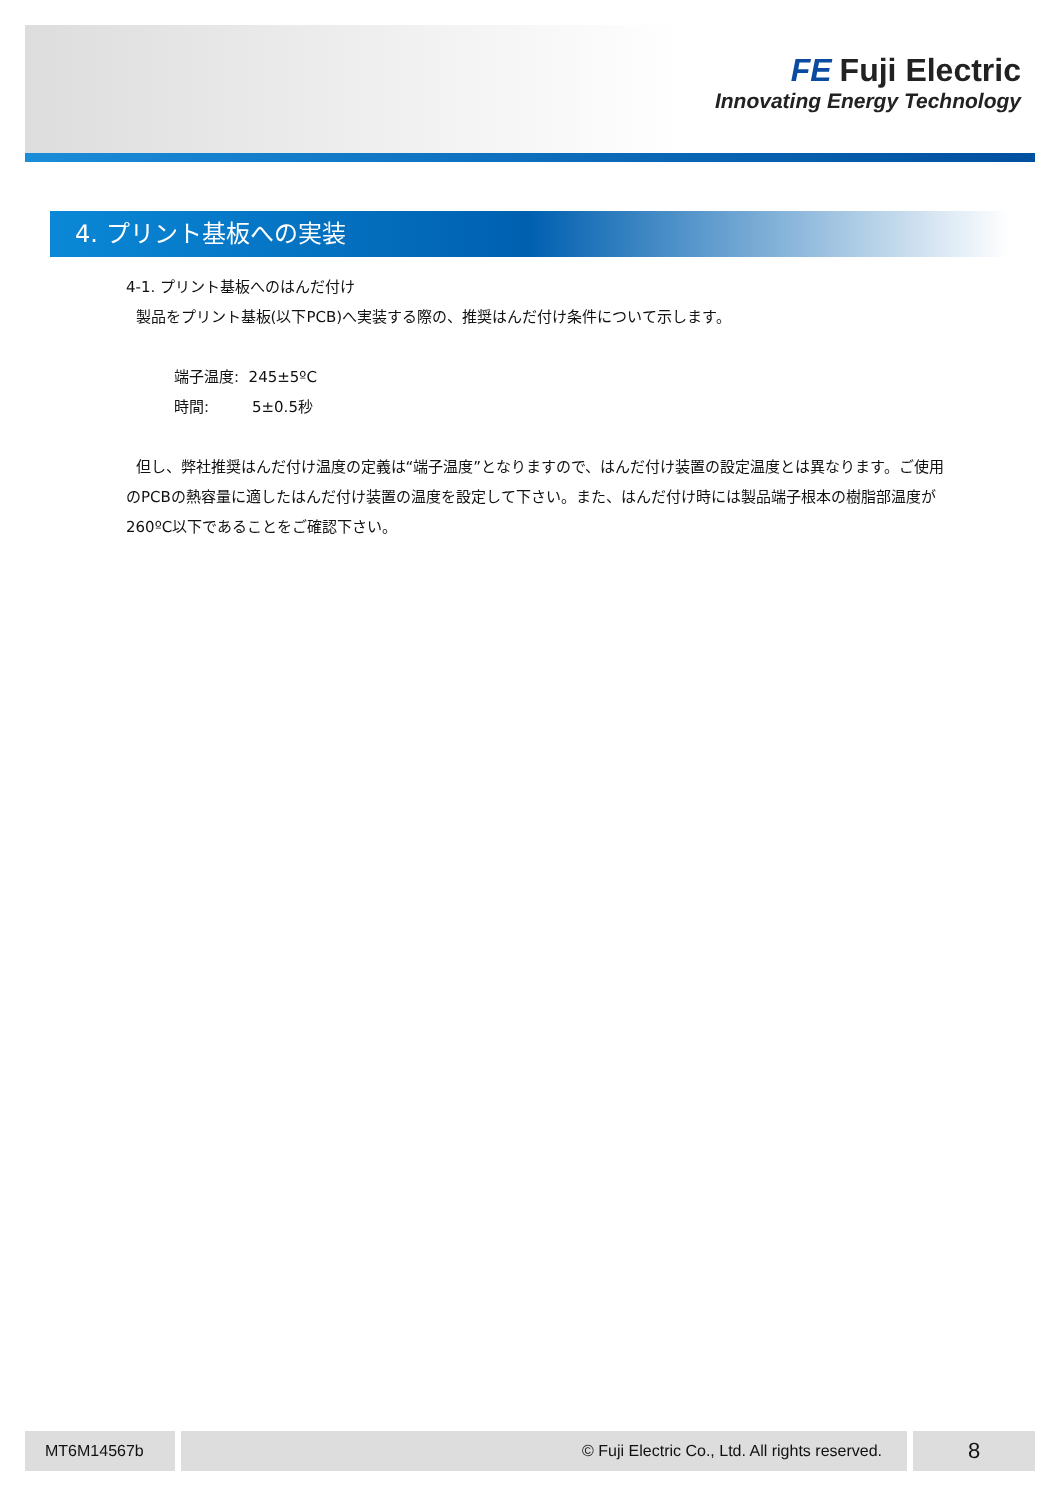FE Fuji Electric
Innovating Energy Technology
4. プリント基板への実装
4-1. プリント基板へのはんだ付け
製品をプリント基板(以下PCB)へ実装する際の、推奨はんだ付け条件について示します。
端子温度: 245±5ºC
時間: 5±0.5秒
但し、弊社推奨はんだ付け温度の定義は“端子温度”となりますので、はんだ付け装置の設定温度とは異なります。ご使用のPCBの熱容量に適したはんだ付け装置の温度を設定して下さい。また、はんだ付け時には製品端子根本の樹脂部温度が260ºC以下であることをご確認下さい。
MT6M14567b © Fuji Electric Co., Ltd. All rights reserved. 8